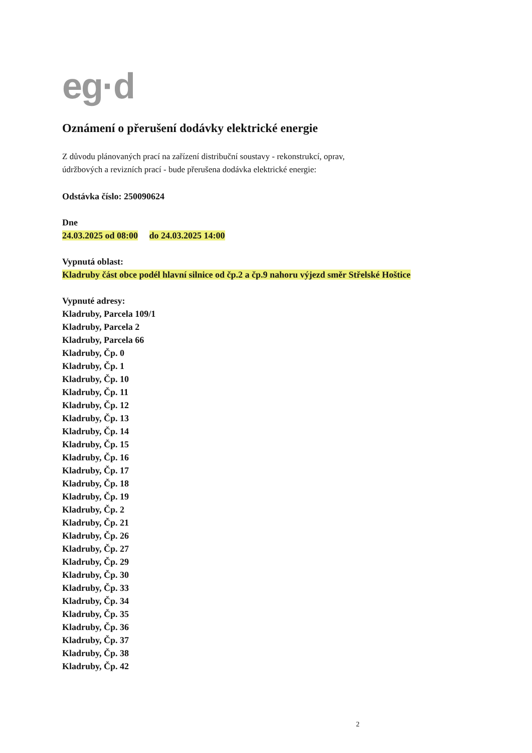eg·d
Oznámení o přerušení dodávky elektrické energie
Z důvodu plánovaných prací na zařízení distribuční soustavy - rekonstrukcí, oprav,
údržbových a revizních prací - bude přerušena dodávka elektrické energie:
Odstávka číslo: 250090624
Dne
24.03.2025 od 08:00 do 24.03.2025 14:00
Vypnutá oblast:
Kladruby část obce podél hlavní silnice od čp.2 a čp.9 nahoru výjezd směr Střelské Hoštice
Vypnuté adresy:
Kladruby, Parcela 109/1
Kladruby, Parcela 2
Kladruby, Parcela 66
Kladruby, Čp. 0
Kladruby, Čp. 1
Kladruby, Čp. 10
Kladruby, Čp. 11
Kladruby, Čp. 12
Kladruby, Čp. 13
Kladruby, Čp. 14
Kladruby, Čp. 15
Kladruby, Čp. 16
Kladruby, Čp. 17
Kladruby, Čp. 18
Kladruby, Čp. 19
Kladruby, Čp. 2
Kladruby, Čp. 21
Kladruby, Čp. 26
Kladruby, Čp. 27
Kladruby, Čp. 29
Kladruby, Čp. 30
Kladruby, Čp. 33
Kladruby, Čp. 34
Kladruby, Čp. 35
Kladruby, Čp. 36
Kladruby, Čp. 37
Kladruby, Čp. 38
Kladruby, Čp. 42
2